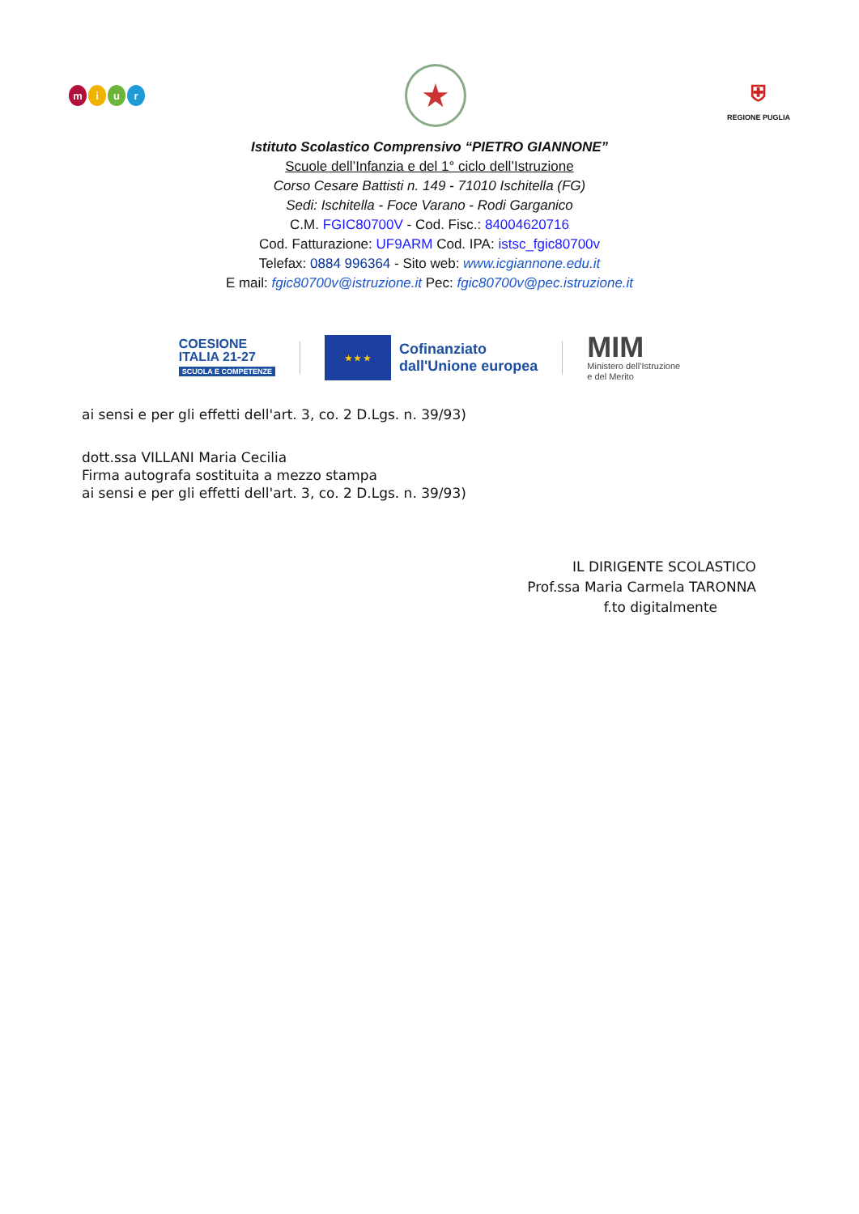miur
★
⛨
REGIONE PUGLIA
Istituto Scolastico Comprensivo “PIETRO GIANNONE”
Scuole dell’Infanzia e del 1° ciclo dell’Istruzione
Corso Cesare Battisti n. 149 - 71010 Ischitella (FG)
Sedi: Ischitella - Foce Varano - Rodi Garganico
C.M. FGIC80700V - Cod. Fisc.: 84004620716
Cod. Fatturazione: UF9ARM Cod. IPA: istsc_fgic80700v
Telefax: 0884 996364 - Sito web: www.icgiannone.edu.it
E mail: fgic80700v@istruzione.it Pec: fgic80700v@pec.istruzione.it
COESIONE
ITALIA 21-27
SCUOLA E COMPETENZE
★ ★ ★
Cofinanziato
dall'Unione europea
MIM
Ministero dell’Istruzione
e del Merito
ai sensi e per gli effetti dell'art. 3, co. 2 D.Lgs. n. 39/93)
dott.ssa VILLANI Maria Cecilia
Firma autografa sostituita a mezzo stampa
ai sensi e per gli effetti dell'art. 3, co. 2 D.Lgs. n. 39/93)
IL DIRIGENTE SCOLASTICO
Prof.ssa Maria Carmela TARONNA
f.to digitalmente